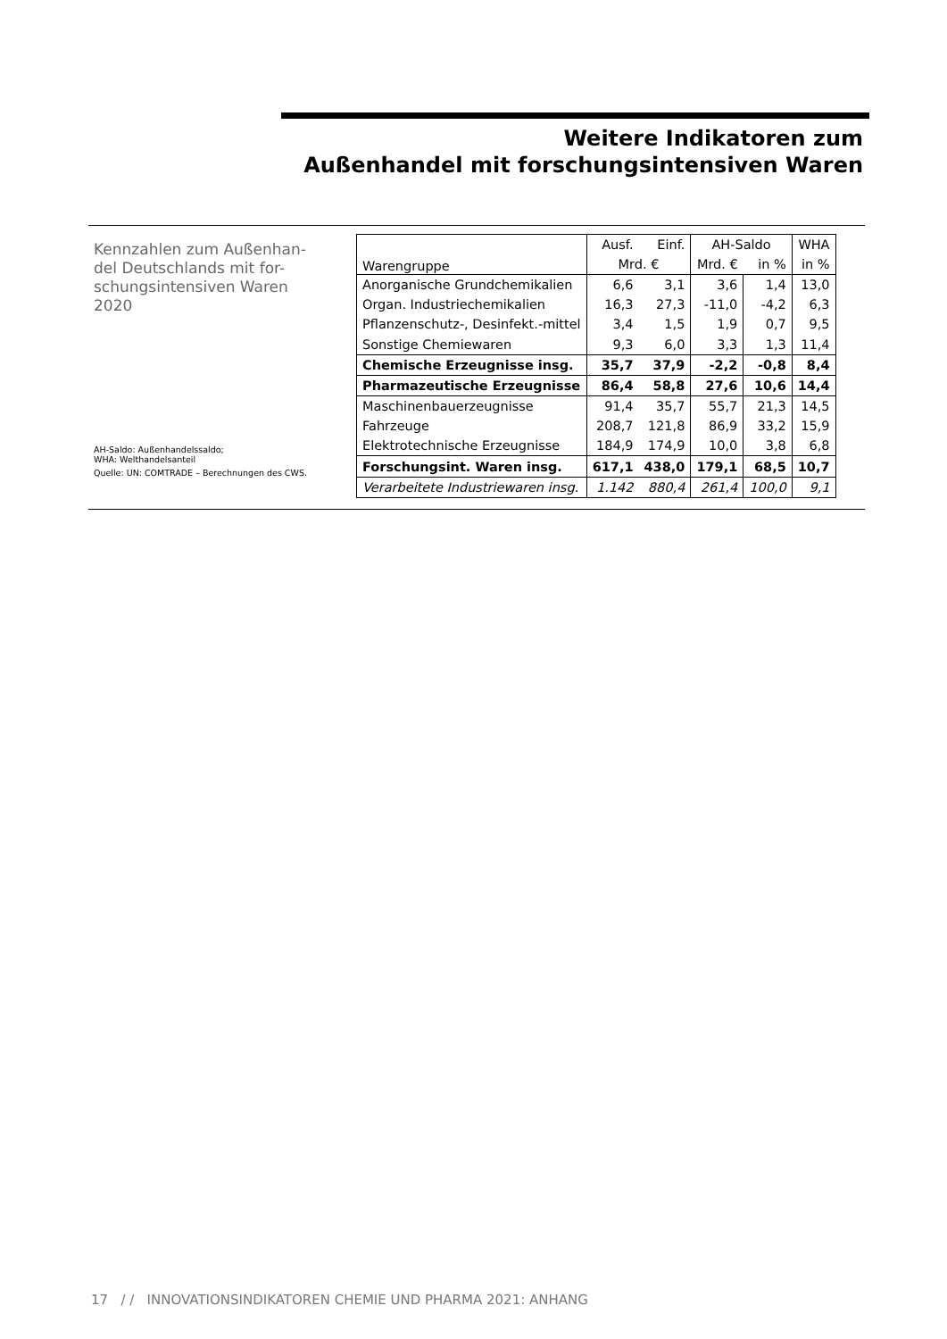Weitere Indikatoren zum
Außenhandel mit forschungsintensiven Waren
Kennzahlen zum Außenhan-
del Deutschlands mit for-
schungsintensiven Waren
2020
AH-Saldo: Außenhandelssaldo;
WHA: Welthandelsanteil
Quelle: UN: COMTRADE – Berechnungen des CWS.
| Warengruppe | Ausf. | Einf. | AH-Saldo | | WHA |
| --- | --- | --- | --- | --- | --- |
| | Mrd. € | | Mrd. € | in % | in % |
| Anorganische Grundchemikalien | 6,6 | 3,1 | 3,6 | 1,4 | 13,0 |
| Organ. Industriechemikalien | 16,3 | 27,3 | -11,0 | -4,2 | 6,3 |
| Pflanzenschutz-, Desinfekt.-mittel | 3,4 | 1,5 | 1,9 | 0,7 | 9,5 |
| Sonstige Chemiewaren | 9,3 | 6,0 | 3,3 | 1,3 | 11,4 |
| Chemische Erzeugnisse insg. | 35,7 | 37,9 | -2,2 | -0,8 | 8,4 |
| Pharmazeutische Erzeugnisse | 86,4 | 58,8 | 27,6 | 10,6 | 14,4 |
| Maschinenbauerzeugnisse | 91,4 | 35,7 | 55,7 | 21,3 | 14,5 |
| Fahrzeuge | 208,7 | 121,8 | 86,9 | 33,2 | 15,9 |
| Elektrotechnische Erzeugnisse | 184,9 | 174,9 | 10,0 | 3,8 | 6,8 |
| Forschungsint. Waren insg. | 617,1 | 438,0 | 179,1 | 68,5 | 10,7 |
| Verarbeitete Industriewaren insg. | 1.142 | 880,4 | 261,4 | 100,0 | 9,1 |
17 / / INNOVATIONSINDIKATOREN CHEMIE UND PHARMA 2021: ANHANG